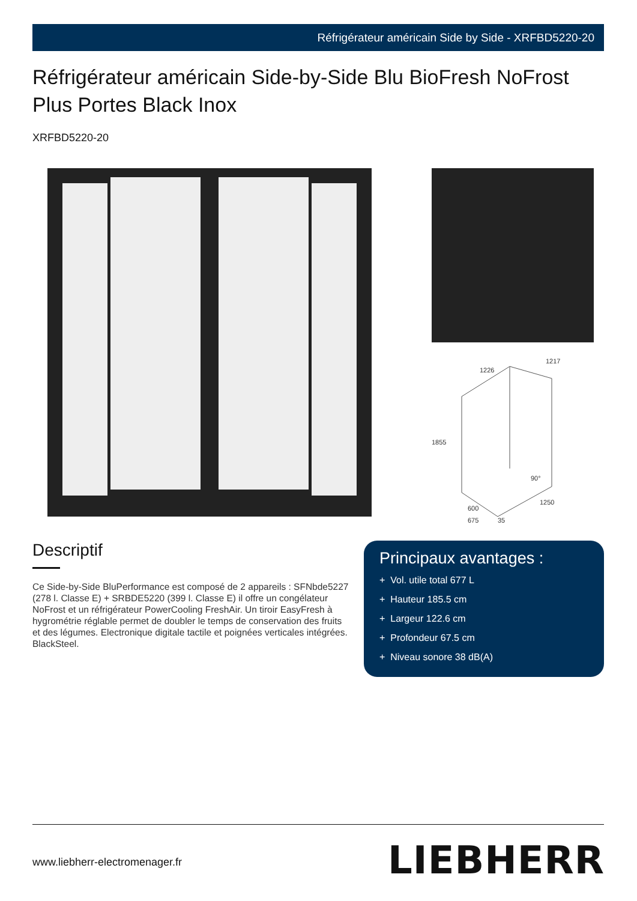Réfrigérateur américain Side by Side - XRFBD5220-20
Réfrigérateur américain Side-by-Side Blu BioFresh NoFrost Plus Portes Black Inox
XRFBD5220-20
1226
1217
1855
1250
600
675
35
90°
Descriptif
Ce Side-by-Side BluPerformance est composé de 2 appareils : SFNbde5227 (278 l. Classe E) + SRBDE5220 (399 l. Classe E) il offre un congélateur NoFrost et un réfrigérateur PowerCooling FreshAir. Un tiroir EasyFresh à hygrométrie réglable permet de doubler le temps de conservation des fruits et des légumes. Electronique digitale tactile et poignées verticales intégrées. BlackSteel.
Principaux avantages :
+ Vol. utile total 677 L
+ Hauteur 185.5 cm
+ Largeur 122.6 cm
+ Profondeur 67.5 cm
+ Niveau sonore 38 dB(A)
www.liebherr-electromenager.fr LIEBHERR